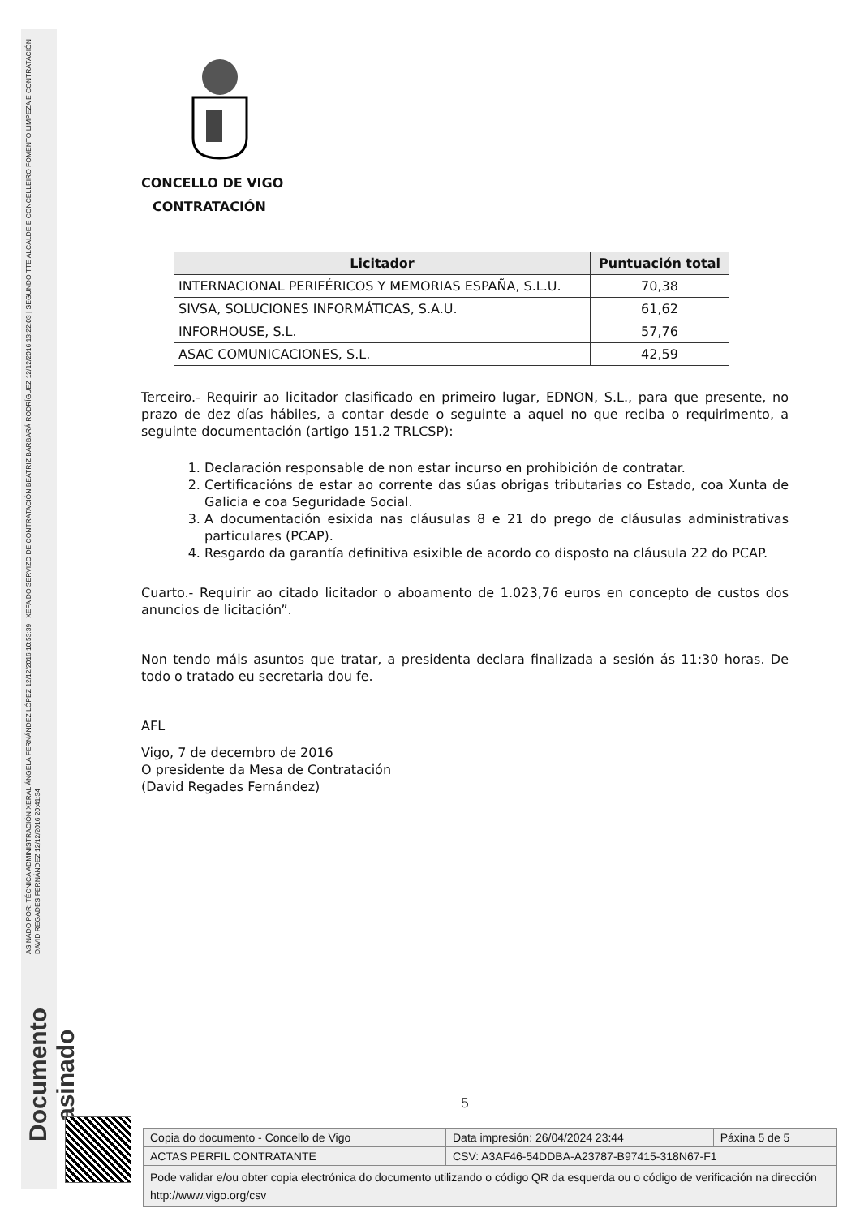ASINADO POR: TÉCNICA ADMINISTRACIÓN XERAL ÁNGELA FERNÁNDEZ LÓPEZ 12/12/2016 10:53:39 | XEFA DO SERVIZO DE CONTRATACIÓN BEATRIZ BARBARÁ RODRÍGUEZ 12/12/2016 13:22:03 | SEGUNDO TTE ALCALDE E CONCELLEIRO FOMENTO LIMPEZA E CONTRATACIÓN DAVID REGADES FERNÁNDEZ 12/12/2016 20:41:34
Documento asinado
CONCELLO DE VIGO
CONTRATACIÓN
| Licitador | Puntuación total |
| --- | --- |
| INTERNACIONAL PERIFÉRICOS Y MEMORIAS ESPAÑA, S.L.U. | 70,38 |
| SIVSA, SOLUCIONES INFORMÁTICAS, S.A.U. | 61,62 |
| INFORHOUSE, S.L. | 57,76 |
| ASAC COMUNICACIONES, S.L. | 42,59 |
Terceiro.- Requirir ao licitador clasificado en primeiro lugar, EDNON, S.L., para que presente, no prazo de dez días hábiles, a contar desde o seguinte a aquel no que reciba o requirimento, a seguinte documentación (artigo 151.2 TRLCSP):
1. Declaración responsable de non estar incurso en prohibición de contratar.
2. Certificacións de estar ao corrente das súas obrigas tributarias co Estado, coa Xunta de Galicia e coa Seguridade Social.
3. A documentación esixida nas cláusulas 8 e 21 do prego de cláusulas administrativas particulares (PCAP).
4. Resgardo da garantía definitiva esixible de acordo co disposto na cláusula 22 do PCAP.
Cuarto.- Requirir ao citado licitador o aboamento de 1.023,76 euros en concepto de custos dos anuncios de licitación”.
Non tendo máis asuntos que tratar, a presidenta declara finalizada a sesión ás 11:30 horas. De todo o tratado eu secretaria dou fe.
AFL
Vigo, 7 de decembro de 2016
O presidente da Mesa de Contratación
(David Regades Fernández)
5
| Copia do documento - Concello de Vigo | Data impresión: 26/04/2024 23:44 | Páxina 5 de 5 |
| ACTAS PERFIL CONTRATANTE | CSV: A3AF46-54DDBA-A23787-B97415-318N67-F1 | |
| Pode validar e/ou obter copia electrónica do documento utilizando o código QR da esquerda ou o código de verificación na dirección http://www.vigo.org/csv | | |